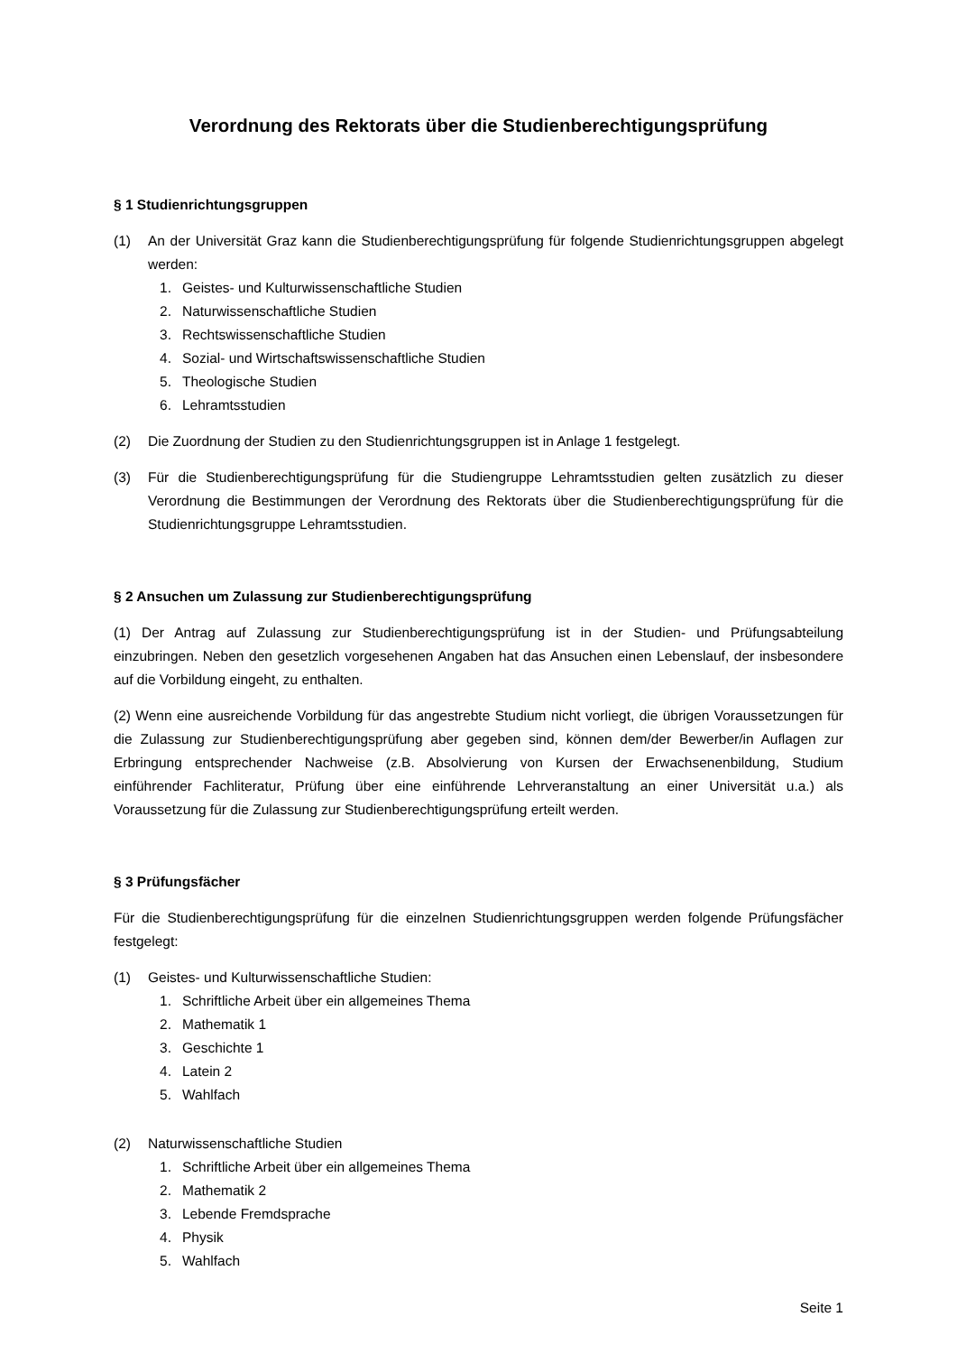Verordnung des Rektorats über die Studienberechtigungsprüfung
§ 1 Studienrichtungsgruppen
(1) An der Universität Graz kann die Studienberechtigungsprüfung für folgende Studienrichtungsgruppen abgelegt werden:
1. Geistes- und Kulturwissenschaftliche Studien
2. Naturwissenschaftliche Studien
3. Rechtswissenschaftliche Studien
4. Sozial- und Wirtschaftswissenschaftliche Studien
5. Theologische Studien
6. Lehramtsstudien
(2) Die Zuordnung der Studien zu den Studienrichtungsgruppen ist in Anlage 1 festgelegt.
(3) Für die Studienberechtigungsprüfung für die Studiengruppe Lehramtsstudien gelten zusätzlich zu dieser Verordnung die Bestimmungen der Verordnung des Rektorats über die Studienberechtigungsprüfung für die Studienrichtungsgruppe Lehramtsstudien.
§ 2 Ansuchen um Zulassung zur Studienberechtigungsprüfung
(1) Der Antrag auf Zulassung zur Studienberechtigungsprüfung ist in der Studien- und Prüfungsabteilung einzubringen. Neben den gesetzlich vorgesehenen Angaben hat das Ansuchen einen Lebenslauf, der insbesondere auf die Vorbildung eingeht, zu enthalten.
(2) Wenn eine ausreichende Vorbildung für das angestrebte Studium nicht vorliegt, die übrigen Voraussetzungen für die Zulassung zur Studienberechtigungsprüfung aber gegeben sind, können dem/der Bewerber/in Auflagen zur Erbringung entsprechender Nachweise (z.B. Absolvierung von Kursen der Erwachsenenbildung, Studium einführender Fachliteratur, Prüfung über eine einführende Lehrveranstaltung an einer Universität u.a.) als Voraussetzung für die Zulassung zur Studienberechtigungsprüfung erteilt werden.
§ 3 Prüfungsfächer
Für die Studienberechtigungsprüfung für die einzelnen Studienrichtungsgruppen werden folgende Prüfungsfächer festgelegt:
(1) Geistes- und Kulturwissenschaftliche Studien:
1. Schriftliche Arbeit über ein allgemeines Thema
2. Mathematik 1
3. Geschichte 1
4. Latein 2
5. Wahlfach
(2) Naturwissenschaftliche Studien
1. Schriftliche Arbeit über ein allgemeines Thema
2. Mathematik 2
3. Lebende Fremdsprache
4. Physik
5. Wahlfach
Seite 1